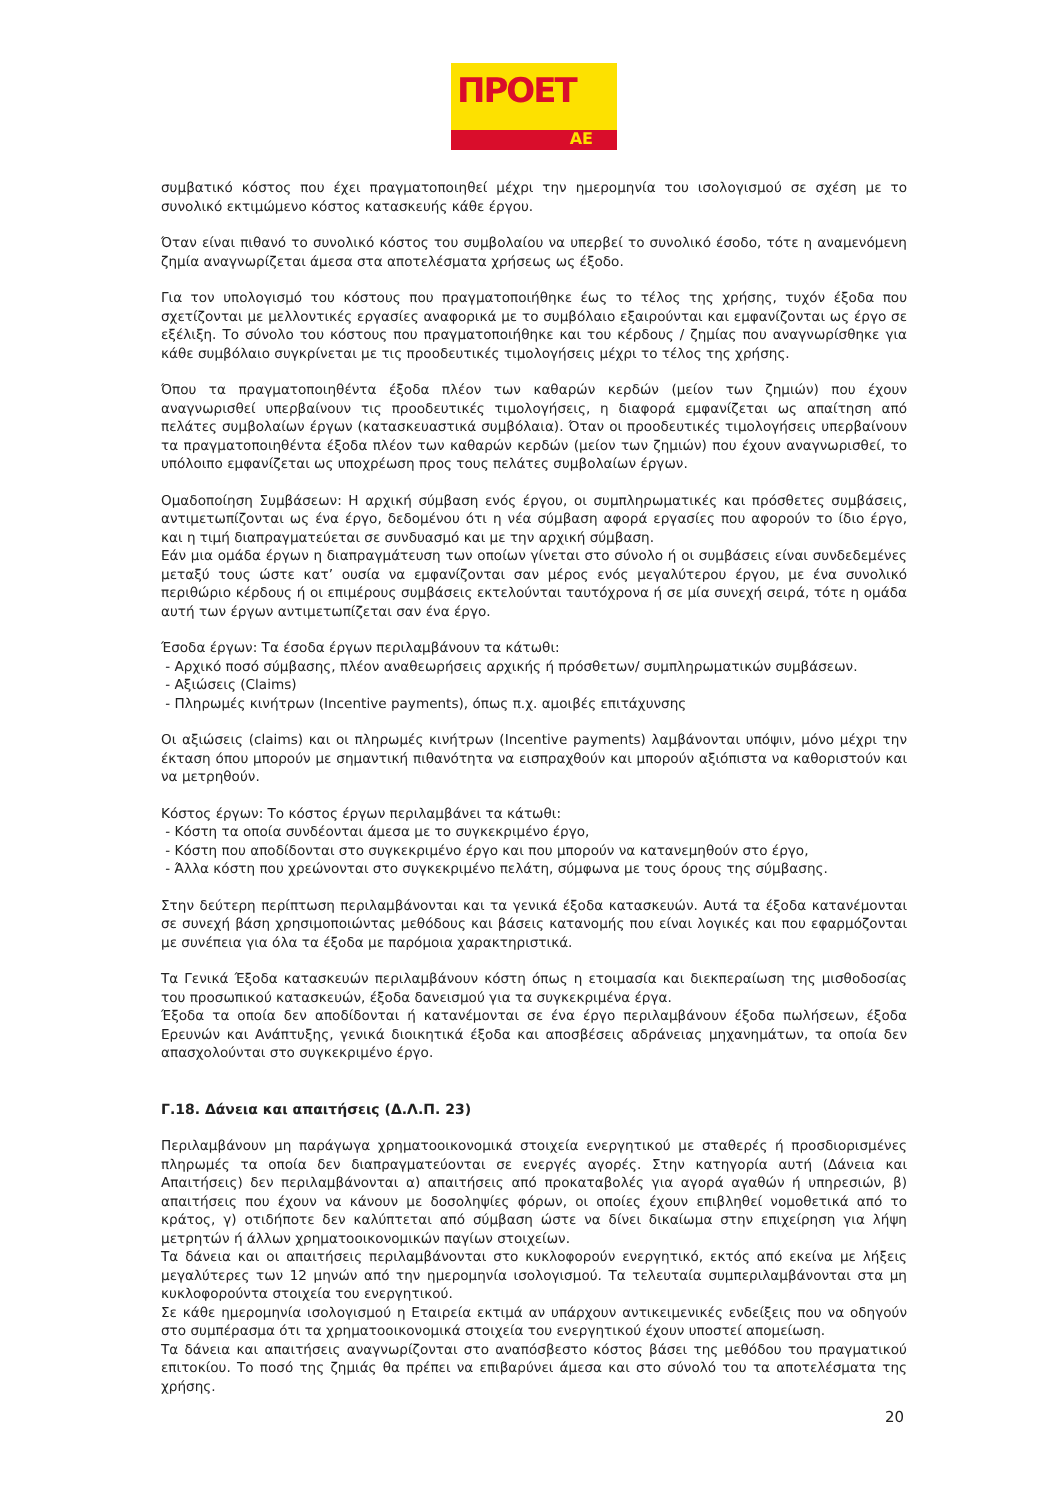ΠΡΟΕΤ
ΑΕ
συμβατικό κόστος που έχει πραγματοποιηθεί μέχρι την ημερομηνία του ισολογισμού σε σχέση με το συνολικό εκτιμώμενο κόστος κατασκευής κάθε έργου.
Όταν είναι πιθανό το συνολικό κόστος του συμβολαίου να υπερβεί το συνολικό έσοδο, τότε η αναμενόμενη ζημία αναγνωρίζεται άμεσα στα αποτελέσματα χρήσεως ως έξοδο.
Για τον υπολογισμό του κόστους που πραγματοποιήθηκε έως το τέλος της χρήσης, τυχόν έξοδα που σχετίζονται με μελλοντικές εργασίες αναφορικά με το συμβόλαιο εξαιρούνται και εμφανίζονται ως έργο σε εξέλιξη. Το σύνολο του κόστους που πραγματοποιήθηκε και του κέρδους / ζημίας που αναγνωρίσθηκε για κάθε συμβόλαιο συγκρίνεται με τις προοδευτικές τιμολογήσεις μέχρι το τέλος της χρήσης.
Όπου τα πραγματοποιηθέντα έξοδα πλέον των καθαρών κερδών (μείον των ζημιών) που έχουν αναγνωρισθεί υπερβαίνουν τις προοδευτικές τιμολογήσεις, η διαφορά εμφανίζεται ως απαίτηση από πελάτες συμβολαίων έργων (κατασκευαστικά συμβόλαια). Όταν οι προοδευτικές τιμολογήσεις υπερβαίνουν τα πραγματοποιηθέντα έξοδα πλέον των καθαρών κερδών (μείον των ζημιών) που έχουν αναγνωρισθεί, το υπόλοιπο εμφανίζεται ως υποχρέωση προς τους πελάτες συμβολαίων έργων.
Ομαδοποίηση Συμβάσεων: Η αρχική σύμβαση ενός έργου, οι συμπληρωματικές και πρόσθετες συμβάσεις, αντιμετωπίζονται ως ένα έργο, δεδομένου ότι η νέα σύμβαση αφορά εργασίες που αφορούν το ίδιο έργο, και η τιμή διαπραγματεύεται σε συνδυασμό και με την αρχική σύμβαση.
Εάν μια ομάδα έργων η διαπραγμάτευση των οποίων γίνεται στο σύνολο ή οι συμβάσεις είναι συνδεδεμένες μεταξύ τους ώστε κατ’ ουσία να εμφανίζονται σαν μέρος ενός μεγαλύτερου έργου, με ένα συνολικό περιθώριο κέρδους ή οι επιμέρους συμβάσεις εκτελούνται ταυτόχρονα ή σε μία συνεχή σειρά, τότε η ομάδα αυτή των έργων αντιμετωπίζεται σαν ένα έργο.
Έσοδα έργων: Τα έσοδα έργων περιλαμβάνουν τα κάτωθι:
- Αρχικό ποσό σύμβασης, πλέον αναθεωρήσεις αρχικής ή πρόσθετων/ συμπληρωματικών συμβάσεων.
- Αξιώσεις (Claims)
- Πληρωμές κινήτρων (Incentive payments), όπως π.χ. αμοιβές επιτάχυνσης
Οι αξιώσεις (claims) και οι πληρωμές κινήτρων (Incentive payments) λαμβάνονται υπόψιν, μόνο μέχρι την έκταση όπου μπορούν με σημαντική πιθανότητα να εισπραχθούν και μπορούν αξιόπιστα να καθοριστούν και να μετρηθούν.
Κόστος έργων: Το κόστος έργων περιλαμβάνει τα κάτωθι:
- Κόστη τα οποία συνδέονται άμεσα με το συγκεκριμένο έργο,
- Κόστη που αποδίδονται στο συγκεκριμένο έργο και που μπορούν να κατανεμηθούν στο έργο,
- Άλλα κόστη που χρεώνονται στο συγκεκριμένο πελάτη, σύμφωνα με τους όρους της σύμβασης.
Στην δεύτερη περίπτωση περιλαμβάνονται και τα γενικά έξοδα κατασκευών. Αυτά τα έξοδα κατανέμονται σε συνεχή βάση χρησιμοποιώντας μεθόδους και βάσεις κατανομής που είναι λογικές και που εφαρμόζονται με συνέπεια για όλα τα έξοδα με παρόμοια χαρακτηριστικά.
Τα Γενικά Έξοδα κατασκευών περιλαμβάνουν κόστη όπως η ετοιμασία και διεκπεραίωση της μισθοδοσίας του προσωπικού κατασκευών, έξοδα δανεισμού για τα συγκεκριμένα έργα.
Έξοδα τα οποία δεν αποδίδονται ή κατανέμονται σε ένα έργο περιλαμβάνουν έξοδα πωλήσεων, έξοδα Ερευνών και Ανάπτυξης, γενικά διοικητικά έξοδα και αποσβέσεις αδράνειας μηχανημάτων, τα οποία δεν απασχολούνται στο συγκεκριμένο έργο.
Γ.18. Δάνεια και απαιτήσεις (Δ.Λ.Π. 23)
Περιλαμβάνουν μη παράγωγα χρηματοοικονομικά στοιχεία ενεργητικού με σταθερές ή προσδιορισμένες πληρωμές τα οποία δεν διαπραγματεύονται σε ενεργές αγορές. Στην κατηγορία αυτή (Δάνεια και Απαιτήσεις) δεν περιλαμβάνονται α) απαιτήσεις από προκαταβολές για αγορά αγαθών ή υπηρεσιών, β) απαιτήσεις που έχουν να κάνουν με δοσοληψίες φόρων, οι οποίες έχουν επιβληθεί νομοθετικά από το κράτος, γ) οτιδήποτε δεν καλύπτεται από σύμβαση ώστε να δίνει δικαίωμα στην επιχείρηση για λήψη μετρητών ή άλλων χρηματοοικονομικών παγίων στοιχείων.
Τα δάνεια και οι απαιτήσεις περιλαμβάνονται στο κυκλοφορούν ενεργητικό, εκτός από εκείνα με λήξεις μεγαλύτερες των 12 μηνών από την ημερομηνία ισολογισμού. Τα τελευταία συμπεριλαμβάνονται στα μη κυκλοφορούντα στοιχεία του ενεργητικού.
Σε κάθε ημερομηνία ισολογισμού η Εταιρεία εκτιμά αν υπάρχουν αντικειμενικές ενδείξεις που να οδηγούν στο συμπέρασμα ότι τα χρηματοοικονομικά στοιχεία του ενεργητικού έχουν υποστεί απομείωση.
Τα δάνεια και απαιτήσεις αναγνωρίζονται στο αναπόσβεστο κόστος βάσει της μεθόδου του πραγματικού επιτοκίου. Το ποσό της ζημιάς θα πρέπει να επιβαρύνει άμεσα και στο σύνολό του τα αποτελέσματα της χρήσης.
20